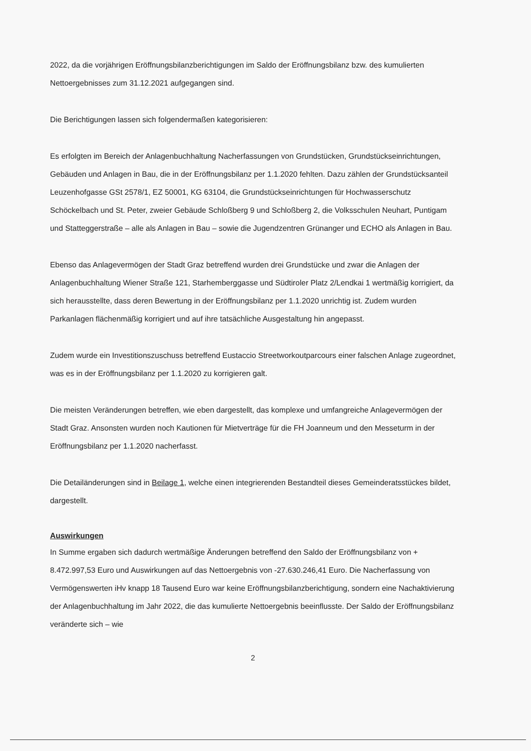2022, da die vorjährigen Eröffnungsbilanzberichtigungen im Saldo der Eröffnungsbilanz bzw. des kumulierten Nettoergebnisses zum 31.12.2021 aufgegangen sind.
Die Berichtigungen lassen sich folgendermaßen kategorisieren:
Es erfolgten im Bereich der Anlagenbuchhaltung Nacherfassungen von Grundstücken, Grundstückseinrichtungen, Gebäuden und Anlagen in Bau, die in der Eröffnungsbilanz per 1.1.2020 fehlten. Dazu zählen der Grundstücksanteil Leuzenhofgasse GSt 2578/1, EZ 50001, KG 63104, die Grundstückseinrichtungen für Hochwasserschutz Schöckelbach und St. Peter, zweier Gebäude Schloßberg 9 und Schloßberg 2, die Volksschulen Neuhart, Puntigam und Statteggerstraße – alle als Anlagen in Bau – sowie die Jugendzentren Grünanger und ECHO als Anlagen in Bau.
Ebenso das Anlagevermögen der Stadt Graz betreffend wurden drei Grundstücke und zwar die Anlagen der Anlagenbuchhaltung Wiener Straße 121, Starhemberggasse und Südtiroler Platz 2/Lendkai 1 wertmäßig korrigiert, da sich herausstellte, dass deren Bewertung in der Eröffnungsbilanz per 1.1.2020 unrichtig ist. Zudem wurden Parkanlagen flächenmäßig korrigiert und auf ihre tatsächliche Ausgestaltung hin angepasst.
Zudem wurde ein Investitionszuschuss betreffend Eustaccio Streetworkoutparcours einer falschen Anlage zugeordnet, was es in der Eröffnungsbilanz per 1.1.2020 zu korrigieren galt.
Die meisten Veränderungen betreffen, wie eben dargestellt, das komplexe und umfangreiche Anlagevermögen der Stadt Graz. Ansonsten wurden noch Kautionen für Mietverträge für die FH Joanneum und den Messeturm in der Eröffnungsbilanz per 1.1.2020 nacherfasst.
Die Detailänderungen sind in Beilage 1, welche einen integrierenden Bestandteil dieses Gemeinderatsstückes bildet, dargestellt.
Auswirkungen
In Summe ergaben sich dadurch wertmäßige Änderungen betreffend den Saldo der Eröffnungsbilanz von + 8.472.997,53 Euro und Auswirkungen auf das Nettoergebnis von -27.630.246,41 Euro. Die Nacherfassung von Vermögenswerten iHv knapp 18 Tausend Euro war keine Eröffnungsbilanzberichtigung, sondern eine Nachaktivierung der Anlagenbuchhaltung im Jahr 2022, die das kumulierte Nettoergebnis beeinflusste. Der Saldo der Eröffnungsbilanz veränderte sich – wie
2